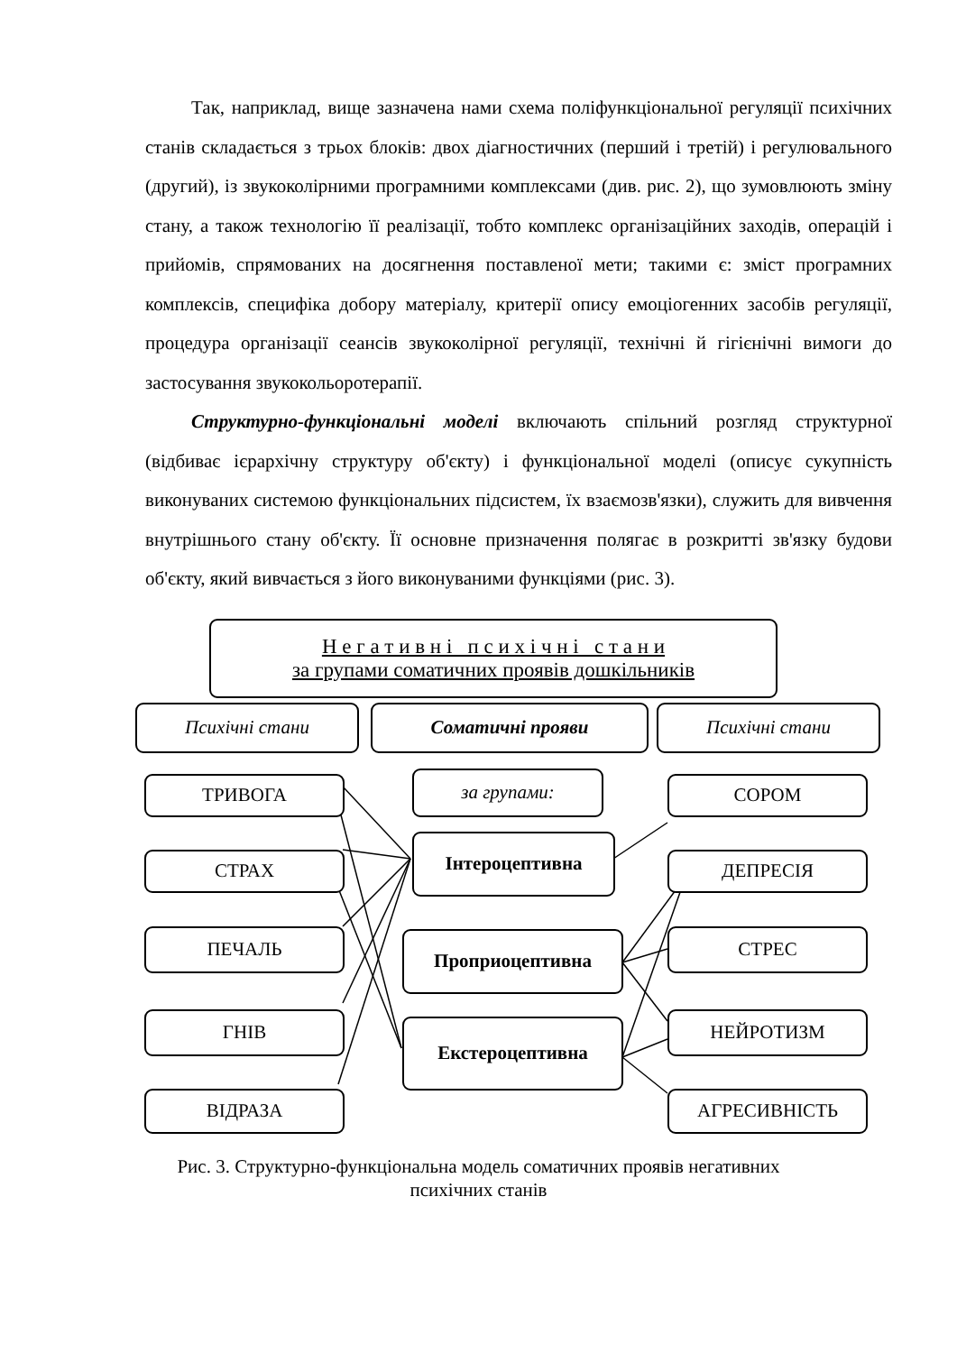Так, наприклад, вище зазначена нами схема поліфункціональної регуляції психічних станів складається з трьох блоків: двох діагностичних (перший і третій) і регулювального (другий), із звукоколірними програмними комплексами (див. рис. 2), що зумовлюють зміну стану, а також технологію її реалізації, тобто комплекс організаційних заходів, операцій і прийомів, спрямованих на досягнення поставленої мети; такими є: зміст програмних комплексів, специфіка добору матеріалу, критерії опису емоціогенних засобів регуляції, процедура організації сеансів звукоколірної регуляції, технічні й гігієнічні вимоги до застосування звукокольоротерапії.
Структурно-функціональні моделі включають спільний розгляд структурної (відбиває ієрархічну структуру об'єкту) і функціональної моделі (описує сукупність виконуваних системою функціональних підсистем, їх взаємозв'язки), служить для вивчення внутрішнього стану об'єкту. Її основне призначення полягає в розкритті зв'язку будови об'єкту, який вивчається з його виконуваними функціями (рис. 3).
Н е г а т и в н і п с и х і ч н і с т а н и
за групами соматичних проявів дошкільників
Психічні стани Соматичні прояви Психічні стани
за групами:
Інтероцептивна
Проприоцептивна
Екстероцептивна
ТРИВОГА
СТРАХ
ПЕЧАЛЬ
ГНІВ
ВІДРАЗА
СОРОМ
ДЕПРЕСІЯ
СТРЕС
НЕЙРОТИЗМ
АГРЕСИВНІСТЬ
Рис. 3. Структурно-функціональна модель соматичних проявів негативних
психічних станів